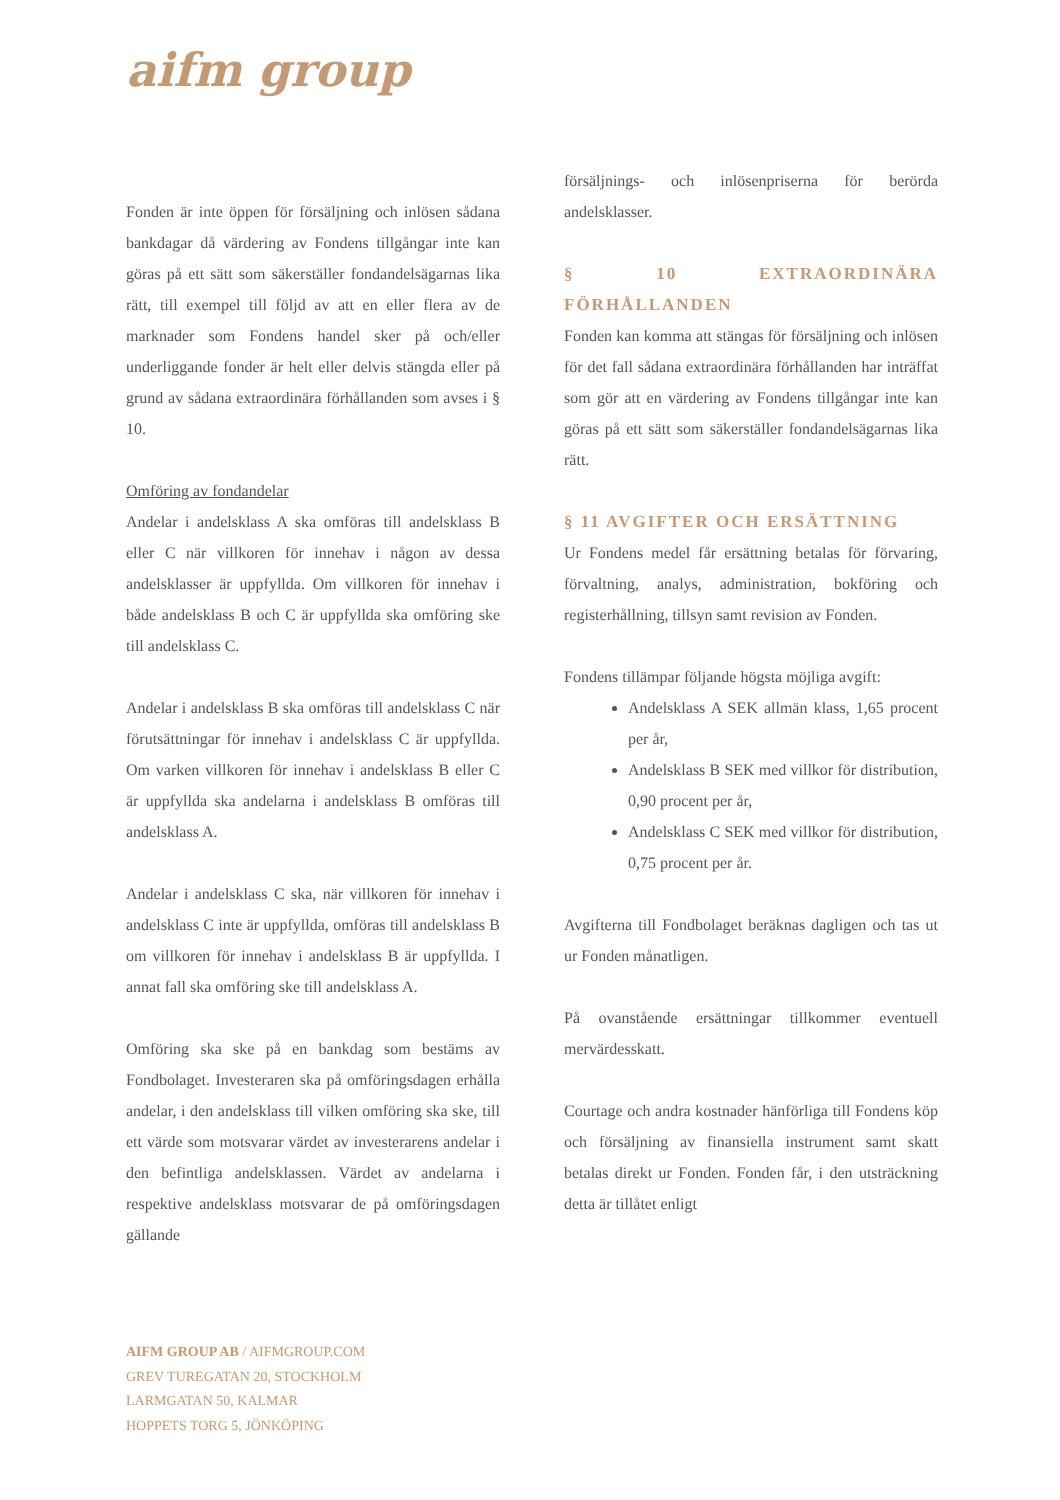aifm group
Fonden är inte öppen för försäljning och inlösen sådana bankdagar då värdering av Fondens tillgångar inte kan göras på ett sätt som säkerställer fondandelsägarnas lika rätt, till exempel till följd av att en eller flera av de marknader som Fondens handel sker på och/eller underliggande fonder är helt eller delvis stängda eller på grund av sådana extraordinära förhållanden som avses i § 10.
Omföring av fondandelar
Andelar i andelsklass A ska omföras till andelsklass B eller C när villkoren för innehav i någon av dessa andelsklasser är uppfyllda. Om villkoren för innehav i både andelsklass B och C är uppfyllda ska omföring ske till andelsklass C.
Andelar i andelsklass B ska omföras till andelsklass C när förutsättningar för innehav i andelsklass C är uppfyllda. Om varken villkoren för innehav i andelsklass B eller C är uppfyllda ska andelarna i andelsklass B omföras till andelsklass A.
Andelar i andelsklass C ska, när villkoren för innehav i andelsklass C inte är uppfyllda, omföras till andelsklass B om villkoren för innehav i andelsklass B är uppfyllda. I annat fall ska omföring ske till andelsklass A.
Omföring ska ske på en bankdag som bestäms av Fondbolaget. Investeraren ska på omföringsdagen erhålla andelar, i den andelsklass till vilken omföring ska ske, till ett värde som motsvarar värdet av investerarens andelar i den befintliga andelsklassen. Värdet av andelarna i respektive andelsklass motsvarar de på omföringsdagen gällande
försäljnings- och inlösenpriserna för berörda andelsklasser.
§ 10 EXTRAORDINÄRA FÖRHÅLLANDEN
Fonden kan komma att stängas för försäljning och inlösen för det fall sådana extraordinära förhållanden har inträffat som gör att en värdering av Fondens tillgångar inte kan göras på ett sätt som säkerställer fondandelsägarnas lika rätt.
§ 11 AVGIFTER OCH ERSÄTTNING
Ur Fondens medel får ersättning betalas för förvaring, förvaltning, analys, administration, bokföring och registerhållning, tillsyn samt revision av Fonden.
Fondens tillämpar följande högsta möjliga avgift:
Andelsklass A SEK allmän klass, 1,65 procent per år,
Andelsklass B SEK med villkor för distribution, 0,90 procent per år,
Andelsklass C SEK med villkor för distribution, 0,75 procent per år.
Avgifterna till Fondbolaget beräknas dagligen och tas ut ur Fonden månatligen.
På ovanstående ersättningar tillkommer eventuell mervärdesskatt.
Courtage och andra kostnader hänförliga till Fondens köp och försäljning av finansiella instrument samt skatt betalas direkt ur Fonden. Fonden får, i den utsträckning detta är tillåtet enligt
AIFM GROUP AB / AIFMGROUP.COM
GREV TUREGATAN 20, STOCKHOLM
LARMGATAN 50, KALMAR
HOPPETS TORG 5, JÖNKÖPING